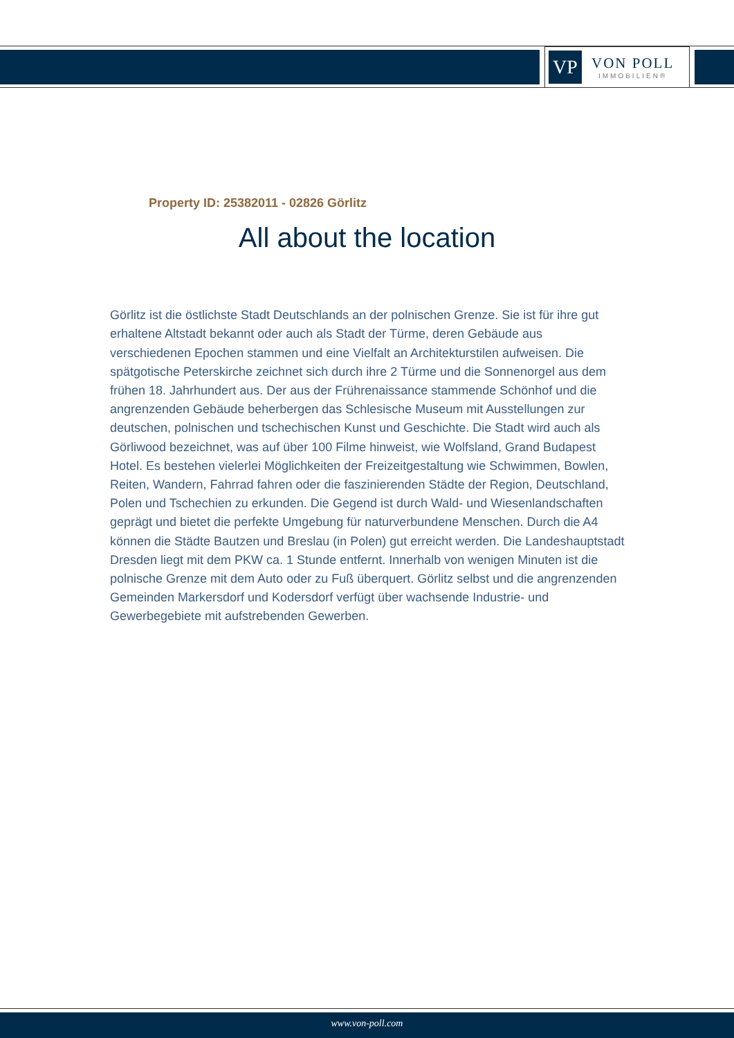VP
VON POLL
IMMOBILIEN®
Property ID: 25382011 - 02826 Görlitz
All about the location
Görlitz ist die östlichste Stadt Deutschlands an der polnischen Grenze. Sie ist für ihre gut erhaltene Altstadt bekannt oder auch als Stadt der Türme, deren Gebäude aus verschiedenen Epochen stammen und eine Vielfalt an Architekturstilen aufweisen. Die spätgotische Peterskirche zeichnet sich durch ihre 2 Türme und die Sonnenorgel aus dem frühen 18. Jahrhundert aus. Der aus der Frührenaissance stammende Schönhof und die angrenzenden Gebäude beherbergen das Schlesische Museum mit Ausstellungen zur deutschen, polnischen und tschechischen Kunst und Geschichte. Die Stadt wird auch als Görliwood bezeichnet, was auf über 100 Filme hinweist, wie Wolfsland, Grand Budapest Hotel. Es bestehen vielerlei Möglichkeiten der Freizeitgestaltung wie Schwimmen, Bowlen, Reiten, Wandern, Fahrrad fahren oder die faszinierenden Städte der Region, Deutschland, Polen und Tschechien zu erkunden. Die Gegend ist durch Wald- und Wiesenlandschaften geprägt und bietet die perfekte Umgebung für naturverbundene Menschen. Durch die A4 können die Städte Bautzen und Breslau (in Polen) gut erreicht werden. Die Landeshauptstadt Dresden liegt mit dem PKW ca. 1 Stunde entfernt. Innerhalb von wenigen Minuten ist die polnische Grenze mit dem Auto oder zu Fuß überquert. Görlitz selbst und die angrenzenden Gemeinden Markersdorf und Kodersdorf verfügt über wachsende Industrie- und Gewerbegebiete mit aufstrebenden Gewerben.
www.von-poll.com